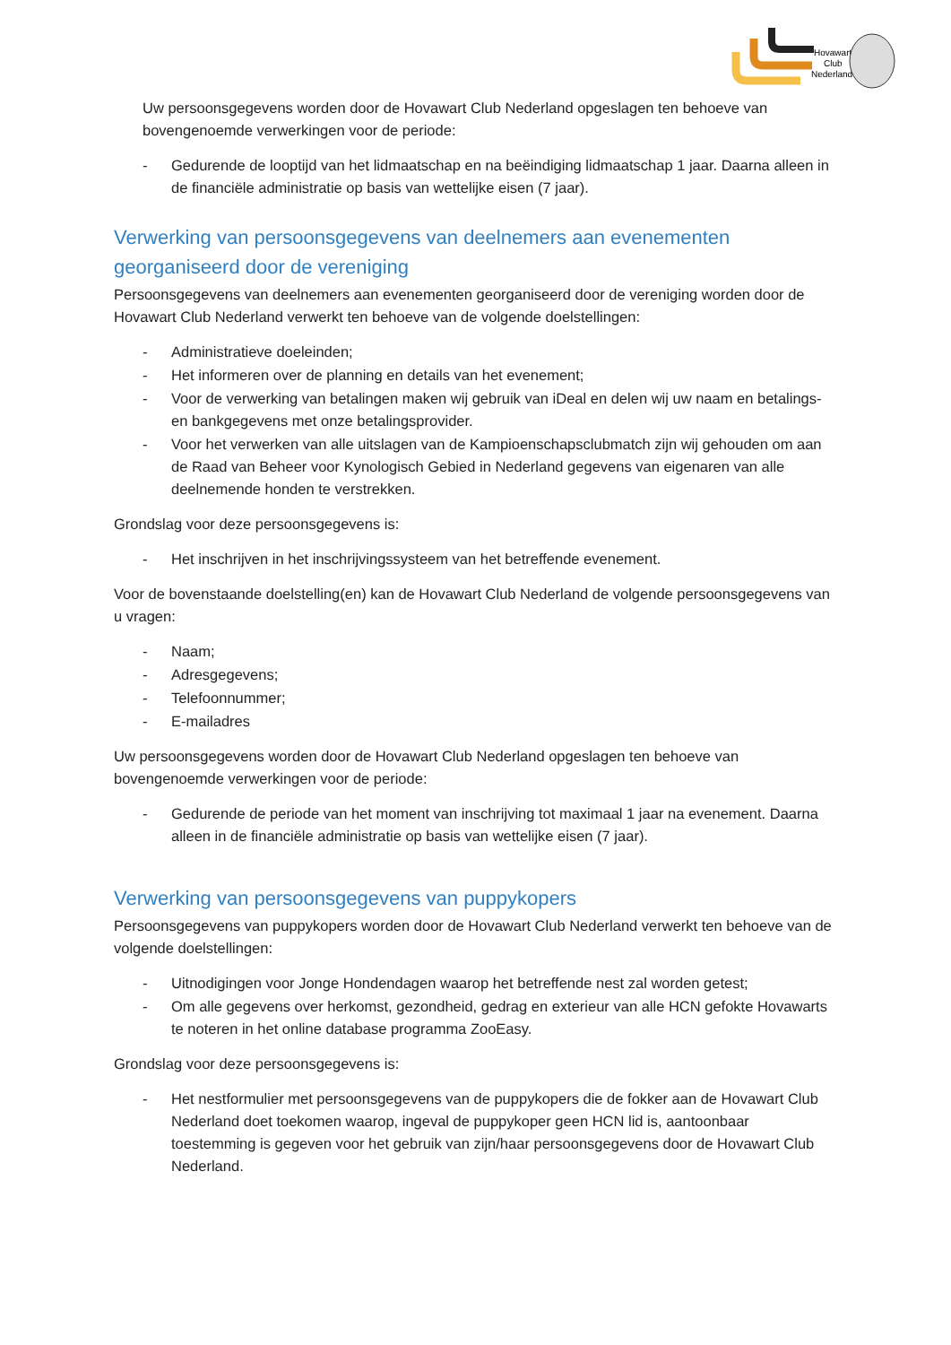Hovawart
Club
Nederland
Uw persoonsgegevens worden door de Hovawart Club Nederland opgeslagen ten behoeve van bovengenoemde verwerkingen voor de periode:
- Gedurende de looptijd van het lidmaatschap en na beëindiging lidmaatschap 1 jaar. Daarna alleen in de financiële administratie op basis van wettelijke eisen (7 jaar).
Verwerking van persoonsgegevens van deelnemers aan evenementen georganiseerd door de vereniging
Persoonsgegevens van deelnemers aan evenementen georganiseerd door de vereniging worden door de Hovawart Club Nederland verwerkt ten behoeve van de volgende doelstellingen:
- Administratieve doeleinden;
- Het informeren over de planning en details van het evenement;
- Voor de verwerking van betalingen maken wij gebruik van iDeal en delen wij uw naam en betalings- en bankgegevens met onze betalingsprovider.
- Voor het verwerken van alle uitslagen van de Kampioenschapsclubmatch zijn wij gehouden om aan de Raad van Beheer voor Kynologisch Gebied in Nederland gegevens van eigenaren van alle deelnemende honden te verstrekken.
Grondslag voor deze persoonsgegevens is:
- Het inschrijven in het inschrijvingssysteem van het betreffende evenement.
Voor de bovenstaande doelstelling(en) kan de Hovawart Club Nederland de volgende persoonsgegevens van u vragen:
- Naam;
- Adresgegevens;
- Telefoonnummer;
- E-mailadres
Uw persoonsgegevens worden door de Hovawart Club Nederland opgeslagen ten behoeve van bovengenoemde verwerkingen voor de periode:
- Gedurende de periode van het moment van inschrijving tot maximaal 1 jaar na evenement. Daarna alleen in de financiële administratie op basis van wettelijke eisen (7 jaar).
Verwerking van persoonsgegevens van puppykopers
Persoonsgegevens van puppykopers worden door de Hovawart Club Nederland verwerkt ten behoeve van de volgende doelstellingen:
- Uitnodigingen voor Jonge Hondendagen waarop het betreffende nest zal worden getest;
- Om alle gegevens over herkomst, gezondheid, gedrag en exterieur van alle HCN gefokte Hovawarts te noteren in het online database programma ZooEasy.
Grondslag voor deze persoonsgegevens is:
- Het nestformulier met persoonsgegevens van de puppykopers die de fokker aan de Hovawart Club Nederland doet toekomen waarop, ingeval de puppykoper geen HCN lid is, aantoonbaar toestemming is gegeven voor het gebruik van zijn/haar persoonsgegevens door de Hovawart Club Nederland.